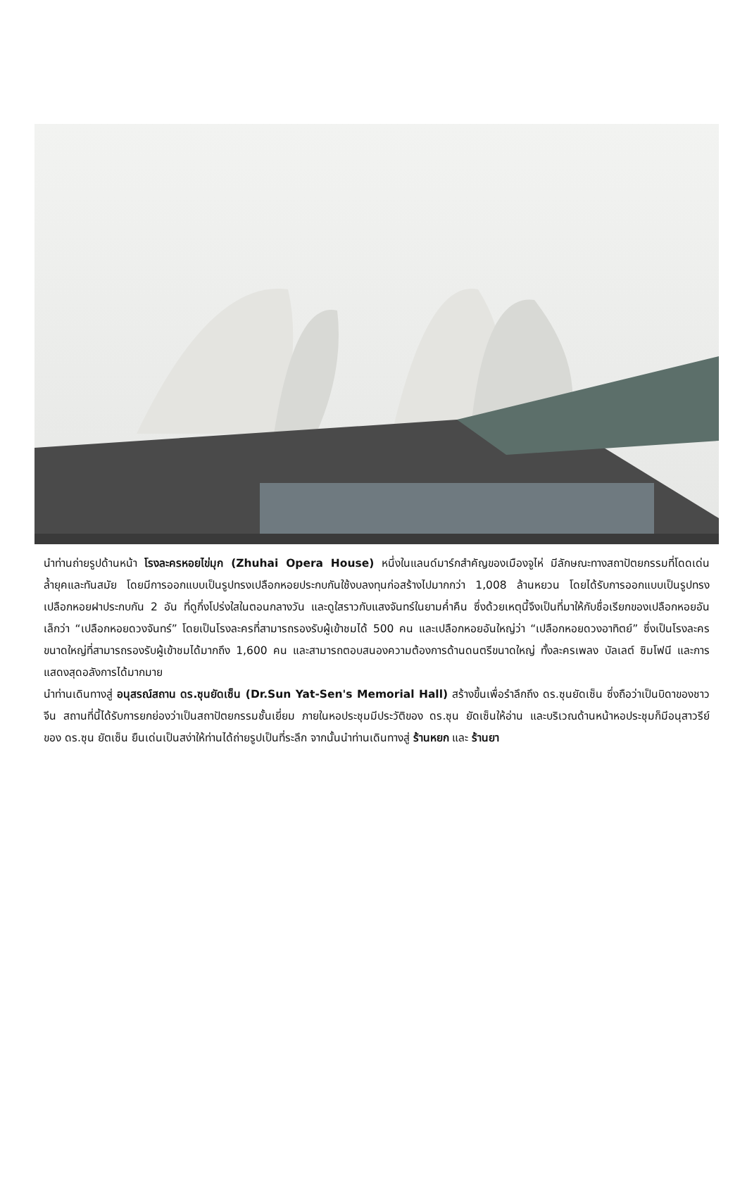นำท่านถ่ายรูปด้านหน้า โรงละครหอยไข่มุก (Zhuhai Opera House) หนึ่งในแลนด์มาร์กสำคัญของเมืองจูไห่ มีลักษณะทางสถาปัตยกรรมที่โดดเด่น ล้ำยุคและทันสมัย โดยมีการออกแบบเป็นรูปทรงเปลือกหอยประกบกันใช้งบลงทุนก่อสร้างไปมากกว่า 1,008 ล้านหยวน โดยได้รับการออกแบบเป็นรูปทรงเปลือกหอยฝาประกบกัน 2 อัน ที่ดูกึ่งโปร่งใสในตอนกลางวัน และดูใสราวกับแสงจันทร์ในยามค่ำคืน ซึ่งด้วยเหตุนี้จึงเป็นที่มาให้กับชื่อเรียกของเปลือกหอยอันเล็กว่า “เปลือกหอยดวงจันทร์” โดยเป็นโรงละครที่สามารถรองรับผู้เข้าชมได้ 500 คน และเปลือกหอยอันใหญ่ว่า “เปลือกหอยดวงอาทิตย์” ซึ่งเป็นโรงละครขนาดใหญ่ที่สามารถรองรับผู้เข้าชมได้มากถึง 1,600 คน และสามารถตอบสนองความต้องการด้านดนตรีขนาดใหญ่ ทั้งละครเพลง บัลเลต์ ซิมโฟนี และการแสดงสุดอลังการได้มากมาย
นำท่านเดินทางสู่ อนุสรณ์สถาน ดร.ซุนยัดเซ็น (Dr.Sun Yat-Sen's Memorial Hall) สร้างขึ้นเพื่อรำลึกถึง ดร.ซุนยัดเซ็น ซึ่งถือว่าเป็นบิดาของชาวจีน สถานที่นี้ได้รับการยกย่องว่าเป็นสถาปัตยกรรมชั้นเยี่ยม ภายในหอประชุมมีประวัติของ ดร.ซุน ยัดเซ็นให้อ่าน และบริเวณด้านหน้าหอประชุมก็มีอนุสาวรีย์ของ ดร.ซุน ยัตเซ็น ยืนเด่นเป็นสง่าให้ท่านได้ถ่ายรูปเป็นที่ระลึก จากนั้นนำท่านเดินทางสู่ ร้านหยก และ ร้านยา